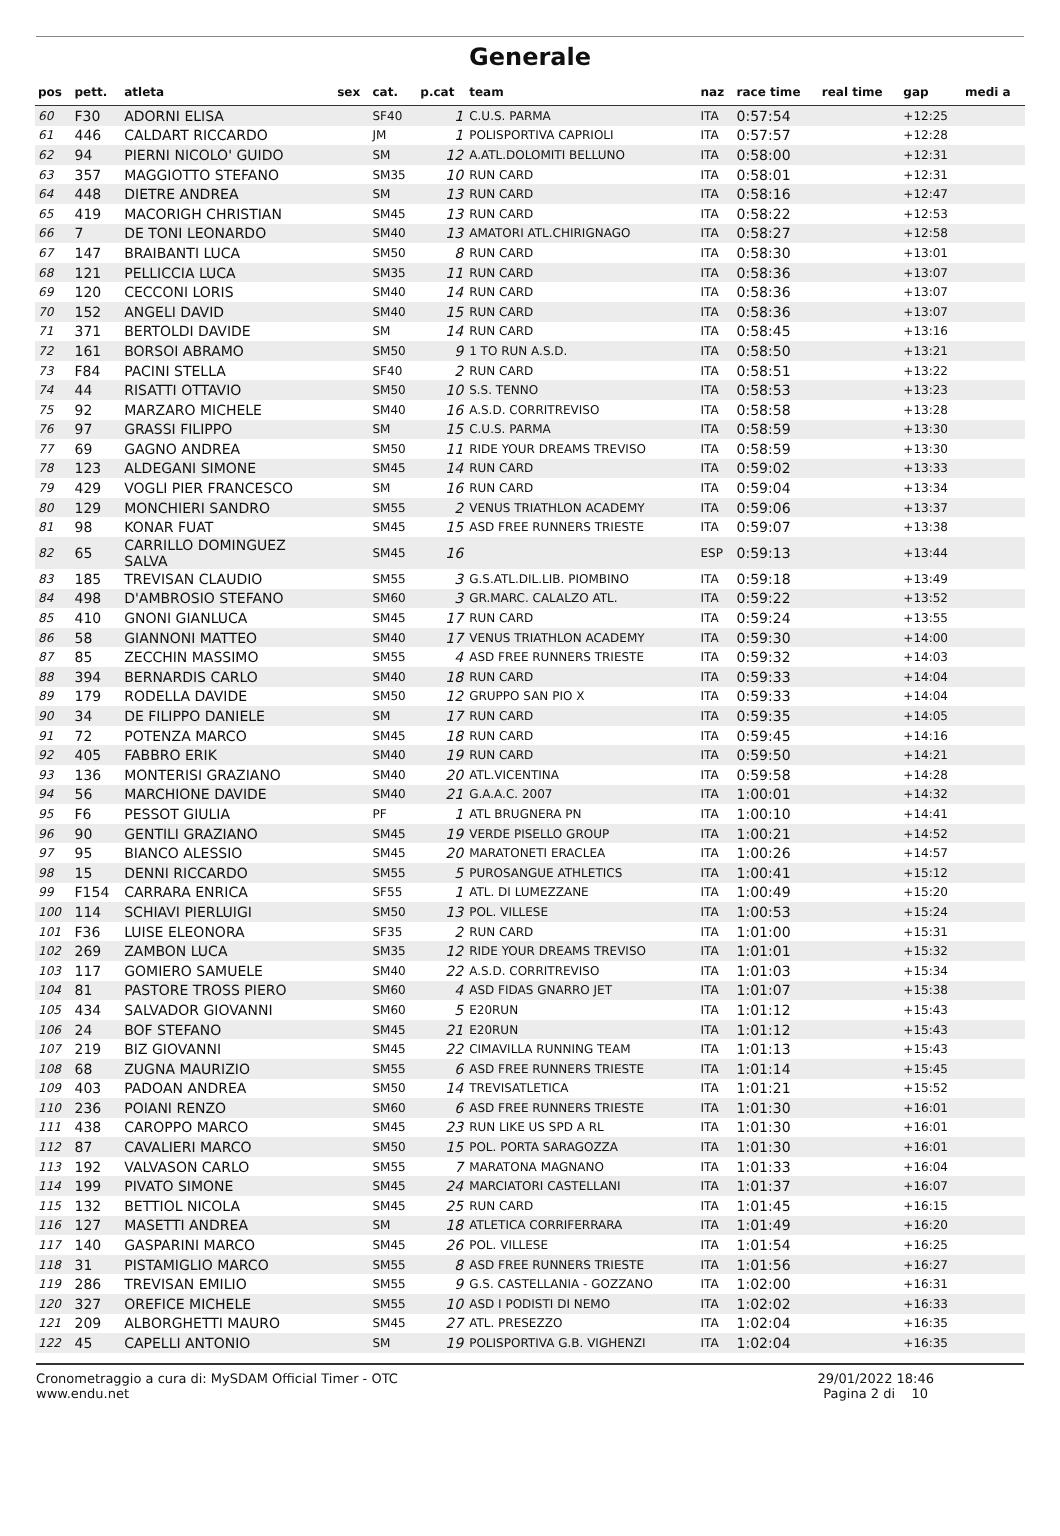Generale
| pos | pett. | atleta | sex | cat. | p.cat | team | naz | race time | real time | gap | medi a |
| --- | --- | --- | --- | --- | --- | --- | --- | --- | --- | --- | --- |
| 60 | F30 | ADORNI ELISA | | SF40 | 1 | C.U.S. PARMA | ITA | 0:57:54 | | +12:25 | |
| 61 | 446 | CALDART RICCARDO | | JM | 1 | POLISPORTIVA CAPRIOLI | ITA | 0:57:57 | | +12:28 | |
| 62 | 94 | PIERNI NICOLO' GUIDO | | SM | 12 | A.ATL.DOLOMITI BELLUNO | ITA | 0:58:00 | | +12:31 | |
| 63 | 357 | MAGGIOTTO STEFANO | | SM35 | 10 | RUN CARD | ITA | 0:58:01 | | +12:31 | |
| 64 | 448 | DIETRE ANDREA | | SM | 13 | RUN CARD | ITA | 0:58:16 | | +12:47 | |
| 65 | 419 | MACORIGH CHRISTIAN | | SM45 | 13 | RUN CARD | ITA | 0:58:22 | | +12:53 | |
| 66 | 7 | DE TONI LEONARDO | | SM40 | 13 | AMATORI ATL.CHIRIGNAGO | ITA | 0:58:27 | | +12:58 | |
| 67 | 147 | BRAIBANTI LUCA | | SM50 | 8 | RUN CARD | ITA | 0:58:30 | | +13:01 | |
| 68 | 121 | PELLICCIA LUCA | | SM35 | 11 | RUN CARD | ITA | 0:58:36 | | +13:07 | |
| 69 | 120 | CECCONI LORIS | | SM40 | 14 | RUN CARD | ITA | 0:58:36 | | +13:07 | |
| 70 | 152 | ANGELI DAVID | | SM40 | 15 | RUN CARD | ITA | 0:58:36 | | +13:07 | |
| 71 | 371 | BERTOLDI DAVIDE | | SM | 14 | RUN CARD | ITA | 0:58:45 | | +13:16 | |
| 72 | 161 | BORSOI ABRAMO | | SM50 | 9 | 1 TO RUN A.S.D. | ITA | 0:58:50 | | +13:21 | |
| 73 | F84 | PACINI STELLA | | SF40 | 2 | RUN CARD | ITA | 0:58:51 | | +13:22 | |
| 74 | 44 | RISATTI OTTAVIO | | SM50 | 10 | S.S. TENNO | ITA | 0:58:53 | | +13:23 | |
| 75 | 92 | MARZARO MICHELE | | SM40 | 16 | A.S.D. CORRITREVISO | ITA | 0:58:58 | | +13:28 | |
| 76 | 97 | GRASSI FILIPPO | | SM | 15 | C.U.S. PARMA | ITA | 0:58:59 | | +13:30 | |
| 77 | 69 | GAGNO ANDREA | | SM50 | 11 | RIDE YOUR DREAMS TREVISO | ITA | 0:58:59 | | +13:30 | |
| 78 | 123 | ALDEGANI SIMONE | | SM45 | 14 | RUN CARD | ITA | 0:59:02 | | +13:33 | |
| 79 | 429 | VOGLI PIER FRANCESCO | | SM | 16 | RUN CARD | ITA | 0:59:04 | | +13:34 | |
| 80 | 129 | MONCHIERI SANDRO | | SM55 | 2 | VENUS TRIATHLON ACADEMY | ITA | 0:59:06 | | +13:37 | |
| 81 | 98 | KONAR FUAT | | SM45 | 15 | ASD FREE RUNNERS TRIESTE | ITA | 0:59:07 | | +13:38 | |
| 82 | 65 | CARRILLO DOMINGUEZ SALVA | | SM45 | 16 | | ESP | 0:59:13 | | +13:44 | |
| 83 | 185 | TREVISAN CLAUDIO | | SM55 | 3 | G.S.ATL.DIL.LIB. PIOMBINO | ITA | 0:59:18 | | +13:49 | |
| 84 | 498 | D'AMBROSIO STEFANO | | SM60 | 3 | GR.MARC. CALALZO ATL. | ITA | 0:59:22 | | +13:52 | |
| 85 | 410 | GNONI GIANLUCA | | SM45 | 17 | RUN CARD | ITA | 0:59:24 | | +13:55 | |
| 86 | 58 | GIANNONI MATTEO | | SM40 | 17 | VENUS TRIATHLON ACADEMY | ITA | 0:59:30 | | +14:00 | |
| 87 | 85 | ZECCHIN MASSIMO | | SM55 | 4 | ASD FREE RUNNERS TRIESTE | ITA | 0:59:32 | | +14:03 | |
| 88 | 394 | BERNARDIS CARLO | | SM40 | 18 | RUN CARD | ITA | 0:59:33 | | +14:04 | |
| 89 | 179 | RODELLA DAVIDE | | SM50 | 12 | GRUPPO SAN PIO X | ITA | 0:59:33 | | +14:04 | |
| 90 | 34 | DE FILIPPO DANIELE | | SM | 17 | RUN CARD | ITA | 0:59:35 | | +14:05 | |
| 91 | 72 | POTENZA MARCO | | SM45 | 18 | RUN CARD | ITA | 0:59:45 | | +14:16 | |
| 92 | 405 | FABBRO ERIK | | SM40 | 19 | RUN CARD | ITA | 0:59:50 | | +14:21 | |
| 93 | 136 | MONTERISI GRAZIANO | | SM40 | 20 | ATL.VICENTINA | ITA | 0:59:58 | | +14:28 | |
| 94 | 56 | MARCHIONE DAVIDE | | SM40 | 21 | G.A.A.C. 2007 | ITA | 1:00:01 | | +14:32 | |
| 95 | F6 | PESSOT GIULIA | | PF | 1 | ATL BRUGNERA PN | ITA | 1:00:10 | | +14:41 | |
| 96 | 90 | GENTILI GRAZIANO | | SM45 | 19 | VERDE PISELLO GROUP | ITA | 1:00:21 | | +14:52 | |
| 97 | 95 | BIANCO ALESSIO | | SM45 | 20 | MARATONETI ERACLEA | ITA | 1:00:26 | | +14:57 | |
| 98 | 15 | DENNI RICCARDO | | SM55 | 5 | PUROSANGUE ATHLETICS | ITA | 1:00:41 | | +15:12 | |
| 99 | F154 | CARRARA ENRICA | | SF55 | 1 | ATL. DI LUMEZZANE | ITA | 1:00:49 | | +15:20 | |
| 100 | 114 | SCHIAVI PIERLUIGI | | SM50 | 13 | POL. VILLESE | ITA | 1:00:53 | | +15:24 | |
| 101 | F36 | LUISE ELEONORA | | SF35 | 2 | RUN CARD | ITA | 1:01:00 | | +15:31 | |
| 102 | 269 | ZAMBON LUCA | | SM35 | 12 | RIDE YOUR DREAMS TREVISO | ITA | 1:01:01 | | +15:32 | |
| 103 | 117 | GOMIERO SAMUELE | | SM40 | 22 | A.S.D. CORRITREVISO | ITA | 1:01:03 | | +15:34 | |
| 104 | 81 | PASTORE TROSS PIERO | | SM60 | 4 | ASD FIDAS GNARRO JET | ITA | 1:01:07 | | +15:38 | |
| 105 | 434 | SALVADOR GIOVANNI | | SM60 | 5 | E20RUN | ITA | 1:01:12 | | +15:43 | |
| 106 | 24 | BOF STEFANO | | SM45 | 21 | E20RUN | ITA | 1:01:12 | | +15:43 | |
| 107 | 219 | BIZ GIOVANNI | | SM45 | 22 | CIMAVILLA RUNNING TEAM | ITA | 1:01:13 | | +15:43 | |
| 108 | 68 | ZUGNA MAURIZIO | | SM55 | 6 | ASD FREE RUNNERS TRIESTE | ITA | 1:01:14 | | +15:45 | |
| 109 | 403 | PADOAN ANDREA | | SM50 | 14 | TREVISATLETICA | ITA | 1:01:21 | | +15:52 | |
| 110 | 236 | POIANI RENZO | | SM60 | 6 | ASD FREE RUNNERS TRIESTE | ITA | 1:01:30 | | +16:01 | |
| 111 | 438 | CAROPPO MARCO | | SM45 | 23 | RUN LIKE US SPD A RL | ITA | 1:01:30 | | +16:01 | |
| 112 | 87 | CAVALIERI MARCO | | SM50 | 15 | POL. PORTA SARAGOZZA | ITA | 1:01:30 | | +16:01 | |
| 113 | 192 | VALVASON CARLO | | SM55 | 7 | MARATONA MAGNANO | ITA | 1:01:33 | | +16:04 | |
| 114 | 199 | PIVATO SIMONE | | SM45 | 24 | MARCIATORI CASTELLANI | ITA | 1:01:37 | | +16:07 | |
| 115 | 132 | BETTIOL NICOLA | | SM45 | 25 | RUN CARD | ITA | 1:01:45 | | +16:15 | |
| 116 | 127 | MASETTI ANDREA | | SM | 18 | ATLETICA CORRIFERRARA | ITA | 1:01:49 | | +16:20 | |
| 117 | 140 | GASPARINI MARCO | | SM45 | 26 | POL. VILLESE | ITA | 1:01:54 | | +16:25 | |
| 118 | 31 | PISTAMIGLIO MARCO | | SM55 | 8 | ASD FREE RUNNERS TRIESTE | ITA | 1:01:56 | | +16:27 | |
| 119 | 286 | TREVISAN EMILIO | | SM55 | 9 | G.S. CASTELLANIA - GOZZANO | ITA | 1:02:00 | | +16:31 | |
| 120 | 327 | OREFICE MICHELE | | SM55 | 10 | ASD I PODISTI DI NEMO | ITA | 1:02:02 | | +16:33 | |
| 121 | 209 | ALBORGHETTI MAURO | | SM45 | 27 | ATL. PRESEZZO | ITA | 1:02:04 | | +16:35 | |
| 122 | 45 | CAPELLI ANTONIO | | SM | 19 | POLISPORTIVA G.B. VIGHENZI | ITA | 1:02:04 | | +16:35 | |
Cronometraggio a cura di: MySDAM Official Timer - OTC
www.endu.net
29/01/2022 18:46
Pagina 2 di 10